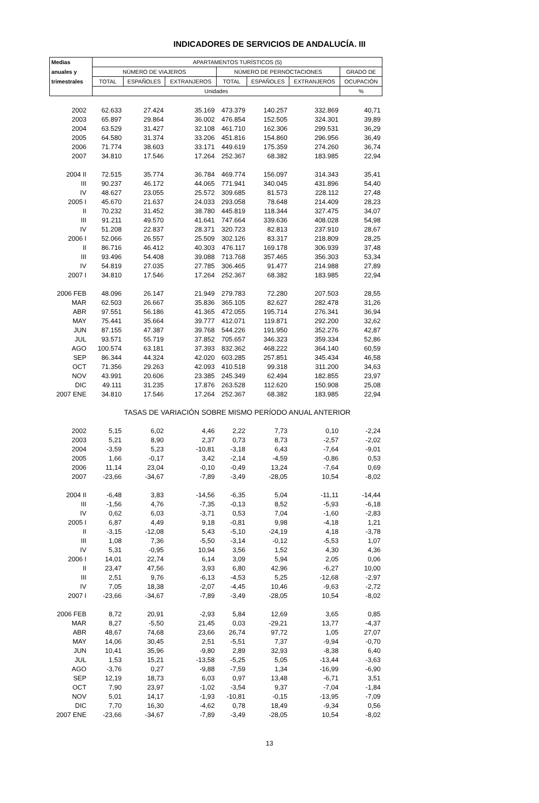INDICADORES DE SERVICIOS DE ANDALUCÍA. III
| Medias | APARTAMENTOS TURÍSTICOS (5) | | | | | | |
| --- | --- | --- | --- | --- | --- | --- | --- |
| anuales y | NÚMERO DE VIAJEROS | | | NÚMERO DE PERNOCTACIONES | | | GRADO DE |
| trimestrales | TOTAL | ESPAÑOLES | EXTRANJEROS | TOTAL | ESPAÑOLES | EXTRANJEROS | OCUPACIÓN |
| | Unidades | | | | | | % |
| 2002 | 62.633 | 27.424 | 35.169 | 473.379 | 140.257 | 332.869 | 40,71 |
| 2003 | 65.897 | 29.864 | 36.002 | 476.854 | 152.505 | 324.301 | 39,89 |
| 2004 | 63.529 | 31.427 | 32.108 | 461.710 | 162.306 | 299.531 | 36,29 |
| 2005 | 64.580 | 31.374 | 33.206 | 451.816 | 154.860 | 296.956 | 36,49 |
| 2006 | 71.774 | 38.603 | 33.171 | 449.619 | 175.359 | 274.260 | 36,74 |
| 2007 | 34.810 | 17.546 | 17.264 | 252.367 | 68.382 | 183.985 | 22,94 |
| 2004 II | 72.515 | 35.774 | 36.784 | 469.774 | 156.097 | 314.343 | 35,41 |
| III | 90.237 | 46.172 | 44.065 | 771.941 | 340.045 | 431.896 | 54,40 |
| IV | 48.627 | 23.055 | 25.572 | 309.685 | 81.573 | 228.112 | 27,48 |
| 2005 I | 45.670 | 21.637 | 24.033 | 293.058 | 78.648 | 214.409 | 28,23 |
| II | 70.232 | 31.452 | 38.780 | 445.819 | 118.344 | 327.475 | 34,07 |
| III | 91.211 | 49.570 | 41.641 | 747.664 | 339.636 | 408.028 | 54,98 |
| IV | 51.208 | 22.837 | 28.371 | 320.723 | 82.813 | 237.910 | 28,67 |
| 2006 I | 52.066 | 26.557 | 25.509 | 302.126 | 83.317 | 218.809 | 28,25 |
| II | 86.716 | 46.412 | 40.303 | 476.117 | 169.178 | 306.939 | 37,48 |
| III | 93.496 | 54.408 | 39.088 | 713.768 | 357.465 | 356.303 | 53,34 |
| IV | 54.819 | 27.035 | 27.785 | 306.465 | 91.477 | 214.988 | 27,89 |
| 2007 I | 34.810 | 17.546 | 17.264 | 252.367 | 68.382 | 183.985 | 22,94 |
| 2006 FEB | 48.096 | 26.147 | 21.949 | 279.783 | 72.280 | 207.503 | 28,55 |
| MAR | 62.503 | 26.667 | 35.836 | 365.105 | 82.627 | 282.478 | 31,26 |
| ABR | 97.551 | 56.186 | 41.365 | 472.055 | 195.714 | 276.341 | 36,94 |
| MAY | 75.441 | 35.664 | 39.777 | 412.071 | 119.871 | 292.200 | 32,62 |
| JUN | 87.155 | 47.387 | 39.768 | 544.226 | 191.950 | 352.276 | 42,87 |
| JUL | 93.571 | 55.719 | 37.852 | 705.657 | 346.323 | 359.334 | 52,86 |
| AGO | 100.574 | 63.181 | 37.393 | 832.362 | 468.222 | 364.140 | 60,59 |
| SEP | 86.344 | 44.324 | 42.020 | 603.285 | 257.851 | 345.434 | 46,58 |
| OCT | 71.356 | 29.263 | 42.093 | 410.518 | 99.318 | 311.200 | 34,63 |
| NOV | 43.991 | 20.606 | 23.385 | 245.349 | 62.494 | 182.855 | 23,97 |
| DIC | 49.111 | 31.235 | 17.876 | 263.528 | 112.620 | 150.908 | 25,08 |
| 2007 ENE | 34.810 | 17.546 | 17.264 | 252.367 | 68.382 | 183.985 | 22,94 |
| | TASAS DE VARIACIÓN SOBRE MISMO PERÍODO ANUAL ANTERIOR | | | | | | |
| 2002 | 5,15 | 6,02 | 4,46 | 2,22 | 7,73 | 0,10 | -2,24 |
| 2003 | 5,21 | 8,90 | 2,37 | 0,73 | 8,73 | -2,57 | -2,02 |
| 2004 | -3,59 | 5,23 | -10,81 | -3,18 | 6,43 | -7,64 | -9,01 |
| 2005 | 1,66 | -0,17 | 3,42 | -2,14 | -4,59 | -0,86 | 0,53 |
| 2006 | 11,14 | 23,04 | -0,10 | -0,49 | 13,24 | -7,64 | 0,69 |
| 2007 | -23,66 | -34,67 | -7,89 | -3,49 | -28,05 | 10,54 | -8,02 |
| 2004 II | -6,48 | 3,83 | -14,56 | -6,35 | 5,04 | -11,11 | -14,44 |
| III | -1,56 | 4,76 | -7,35 | -0,13 | 8,52 | -5,93 | -6,18 |
| IV | 0,62 | 6,03 | -3,71 | 0,53 | 7,04 | -1,60 | -2,83 |
| 2005 I | 6,87 | 4,49 | 9,18 | -0,81 | 9,98 | -4,18 | 1,21 |
| II | -3,15 | -12,08 | 5,43 | -5,10 | -24,19 | 4,18 | -3,78 |
| III | 1,08 | 7,36 | -5,50 | -3,14 | -0,12 | -5,53 | 1,07 |
| IV | 5,31 | -0,95 | 10,94 | 3,56 | 1,52 | 4,30 | 4,36 |
| 2006 I | 14,01 | 22,74 | 6,14 | 3,09 | 5,94 | 2,05 | 0,06 |
| II | 23,47 | 47,56 | 3,93 | 6,80 | 42,96 | -6,27 | 10,00 |
| III | 2,51 | 9,76 | -6,13 | -4,53 | 5,25 | -12,68 | -2,97 |
| IV | 7,05 | 18,38 | -2,07 | -4,45 | 10,46 | -9,63 | -2,72 |
| 2007 I | -23,66 | -34,67 | -7,89 | -3,49 | -28,05 | 10,54 | -8,02 |
| 2006 FEB | 8,72 | 20,91 | -2,93 | 5,84 | 12,69 | 3,65 | 0,85 |
| MAR | 8,27 | -5,50 | 21,45 | 0,03 | -29,21 | 13,77 | -4,37 |
| ABR | 48,67 | 74,68 | 23,66 | 26,74 | 97,72 | 1,05 | 27,07 |
| MAY | 14,06 | 30,45 | 2,51 | -5,51 | 7,37 | -9,94 | -0,70 |
| JUN | 10,41 | 35,96 | -9,80 | 2,89 | 32,93 | -8,38 | 6,40 |
| JUL | 1,53 | 15,21 | -13,58 | -5,25 | 5,05 | -13,44 | -3,63 |
| AGO | -3,76 | 0,27 | -9,88 | -7,59 | 1,34 | -16,99 | -6,90 |
| SEP | 12,19 | 18,73 | 6,03 | 0,97 | 13,48 | -6,71 | 3,51 |
| OCT | 7,90 | 23,97 | -1,02 | -3,54 | 9,37 | -7,04 | -1,84 |
| NOV | 5,01 | 14,17 | -1,93 | -10,81 | -0,15 | -13,95 | -7,09 |
| DIC | 7,70 | 16,30 | -4,62 | 0,78 | 18,49 | -9,34 | 0,56 |
| 2007 ENE | -23,66 | -34,67 | -7,89 | -3,49 | -28,05 | 10,54 | -8,02 |
13